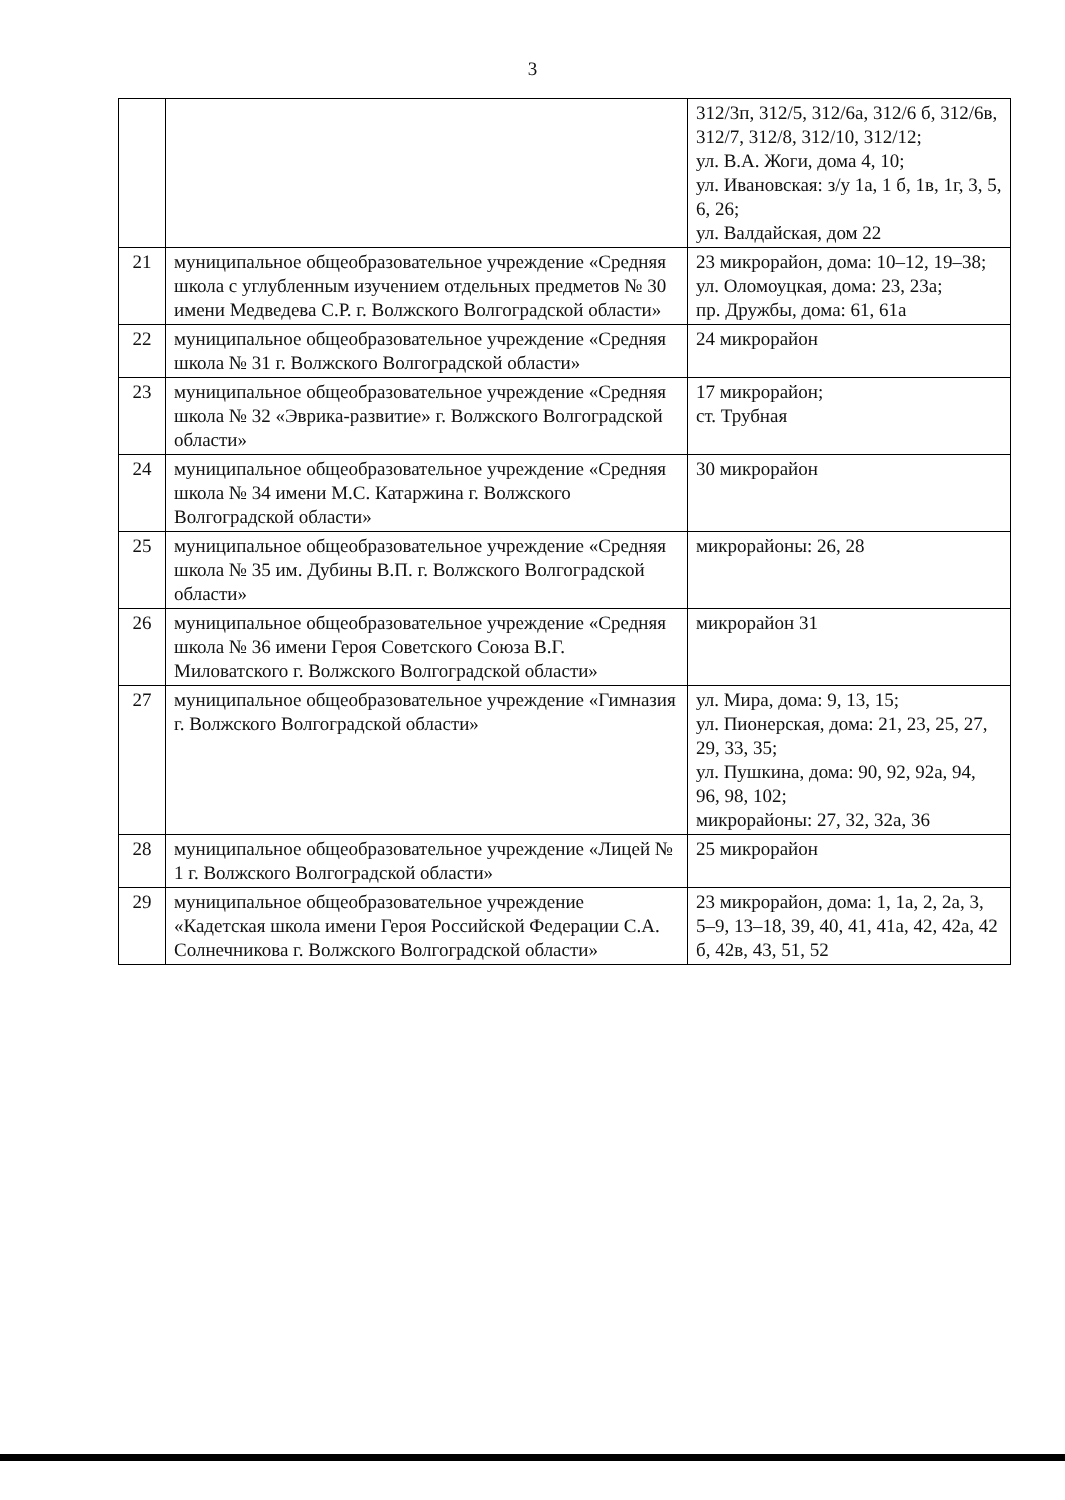3
| | | 312/3п, 312/5, 312/6а, 312/6 б, 312/6в, 312/7, 312/8, 312/10, 312/12; ул. В.А. Жоги, дома 4, 10; ул. Ивановская: з/у 1а, 1 б, 1в, 1г, 3, 5, 6, 26; ул. Валдайская, дом 22 |
| 21 | муниципальное общеобразовательное учреждение «Средняя школа с углубленным изучением отдельных предметов № 30 имени Медведева С.Р. г. Волжского Волгоградской области» | 23 микрорайон, дома: 10–12, 19–38; ул. Оломоуцкая, дома: 23, 23а; пр. Дружбы, дома: 61, 61а |
| 22 | муниципальное общеобразовательное учреждение «Средняя школа № 31 г. Волжского Волгоградской области» | 24 микрорайон |
| 23 | муниципальное общеобразовательное учреждение «Средняя школа № 32 «Эврика-развитие» г. Волжского Волгоградской области» | 17 микрорайон; ст. Трубная |
| 24 | муниципальное общеобразовательное учреждение «Средняя школа № 34 имени М.С. Катаржина г. Волжского Волгоградской области» | 30 микрорайон |
| 25 | муниципальное общеобразовательное учреждение «Средняя школа № 35 им. Дубины В.П. г. Волжского Волгоградской области» | микрорайоны: 26, 28 |
| 26 | муниципальное общеобразовательное учреждение «Средняя школа № 36 имени Героя Советского Союза В.Г. Миловатского г. Волжского Волгоградской области» | микрорайон 31 |
| 27 | муниципальное общеобразовательное учреждение «Гимназия г. Волжского Волгоградской области» | ул. Мира, дома: 9, 13, 15; ул. Пионерская, дома: 21, 23, 25, 27, 29, 33, 35; ул. Пушкина, дома: 90, 92, 92а, 94, 96, 98, 102; микрорайоны: 27, 32, 32а, 36 |
| 28 | муниципальное общеобразовательное учреждение «Лицей № 1 г. Волжского Волгоградской области» | 25 микрорайон |
| 29 | муниципальное общеобразовательное учреждение «Кадетская школа имени Героя Российской Федерации С.А. Солнечникова г. Волжского Волгоградской области» | 23 микрорайон, дома: 1, 1а, 2, 2а, 3, 5–9, 13–18, 39, 40, 41, 41а, 42, 42а, 42 б, 42в, 43, 51, 52 |